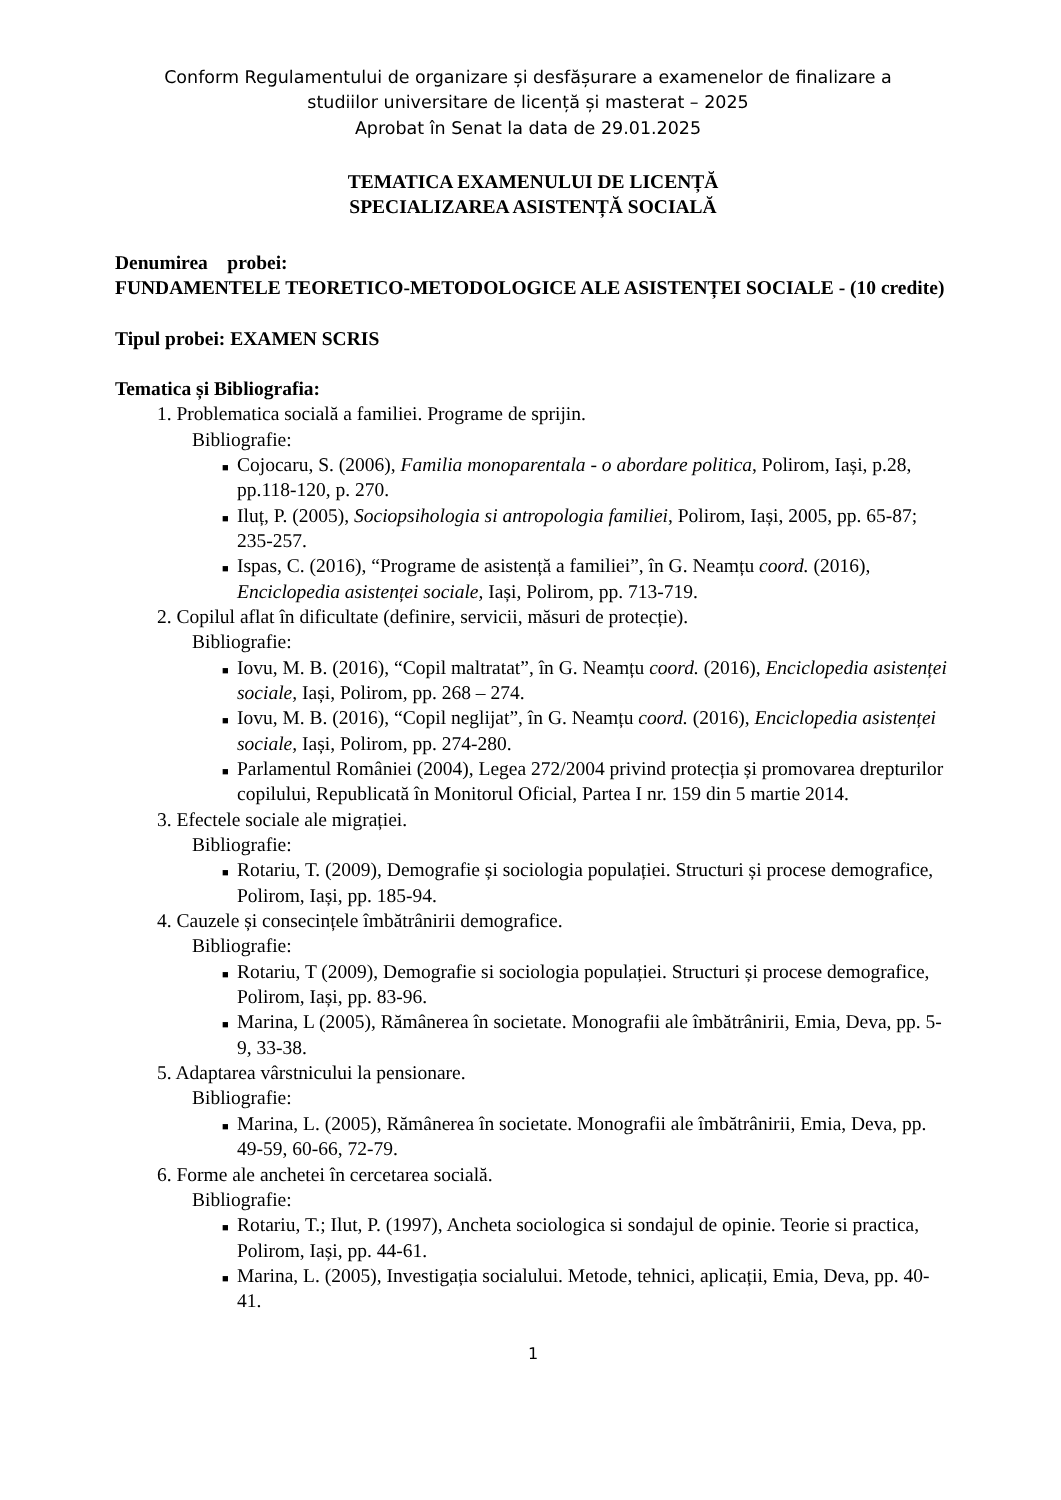Conform Regulamentului de organizare și desfășurare a examenelor de finalizare a
studiilor universitare de licență și masterat – 2025
Aprobat în Senat la data de 29.01.2025
TEMATICA EXAMENULUI DE LICENȚĂ
SPECIALIZAREA ASISTENȚĂ SOCIALĂ
Denumirea probei:
FUNDAMENTELE TEORETICO-METODOLOGICE ALE ASISTENȚEI SOCIALE - (10 credite)
Tipul probei: EXAMEN SCRIS
Tematica și Bibliografia:
1. Problematica socială a familiei. Programe de sprijin.
Bibliografie:
■ Cojocaru, S. (2006), Familia monoparentala - o abordare politica, Polirom, Iași, p.28, pp.118-120, p. 270.
■ Iluț, P. (2005), Sociopsihologia si antropologia familiei, Polirom, Iași, 2005, pp. 65-87; 235-257.
■ Ispas, C. (2016), “Programe de asistență a familiei”, în G. Neamțu coord. (2016), Enciclopedia asistenței sociale, Iași, Polirom, pp. 713-719.
2. Copilul aflat în dificultate (definire, servicii, măsuri de protecție).
Bibliografie:
■ Iovu, M. B. (2016), “Copil maltratat”, în G. Neamțu coord. (2016), Enciclopedia asistenței sociale, Iași, Polirom, pp. 268 – 274.
■ Iovu, M. B. (2016), “Copil neglijat”, în G. Neamțu coord. (2016), Enciclopedia asistenței sociale, Iași, Polirom, pp. 274-280.
■ Parlamentul României (2004), Legea 272/2004 privind protecția și promovarea drepturilor copilului, Republicată în Monitorul Oficial, Partea I nr. 159 din 5 martie 2014.
3. Efectele sociale ale migrației.
Bibliografie:
■ Rotariu, T. (2009), Demografie și sociologia populației. Structuri și procese demografice, Polirom, Iași, pp. 185-94.
4. Cauzele și consecințele îmbătrânirii demografice.
Bibliografie:
■ Rotariu, T (2009), Demografie si sociologia populației. Structuri și procese demografice, Polirom, Iași, pp. 83-96.
■ Marina, L (2005), Rămânerea în societate. Monografii ale îmbătrânirii, Emia, Deva, pp. 5-9, 33-38.
5. Adaptarea vârstnicului la pensionare.
Bibliografie:
■ Marina, L. (2005), Rămânerea în societate. Monografii ale îmbătrânirii, Emia, Deva, pp. 49-59, 60-66, 72-79.
6. Forme ale anchetei în cercetarea socială.
Bibliografie:
■ Rotariu, T.; Ilut, P. (1997), Ancheta sociologica si sondajul de opinie. Teorie si practica, Polirom, Iași, pp. 44-61.
■ Marina, L. (2005), Investigația socialului. Metode, tehnici, aplicații, Emia, Deva, pp. 40-41.
1